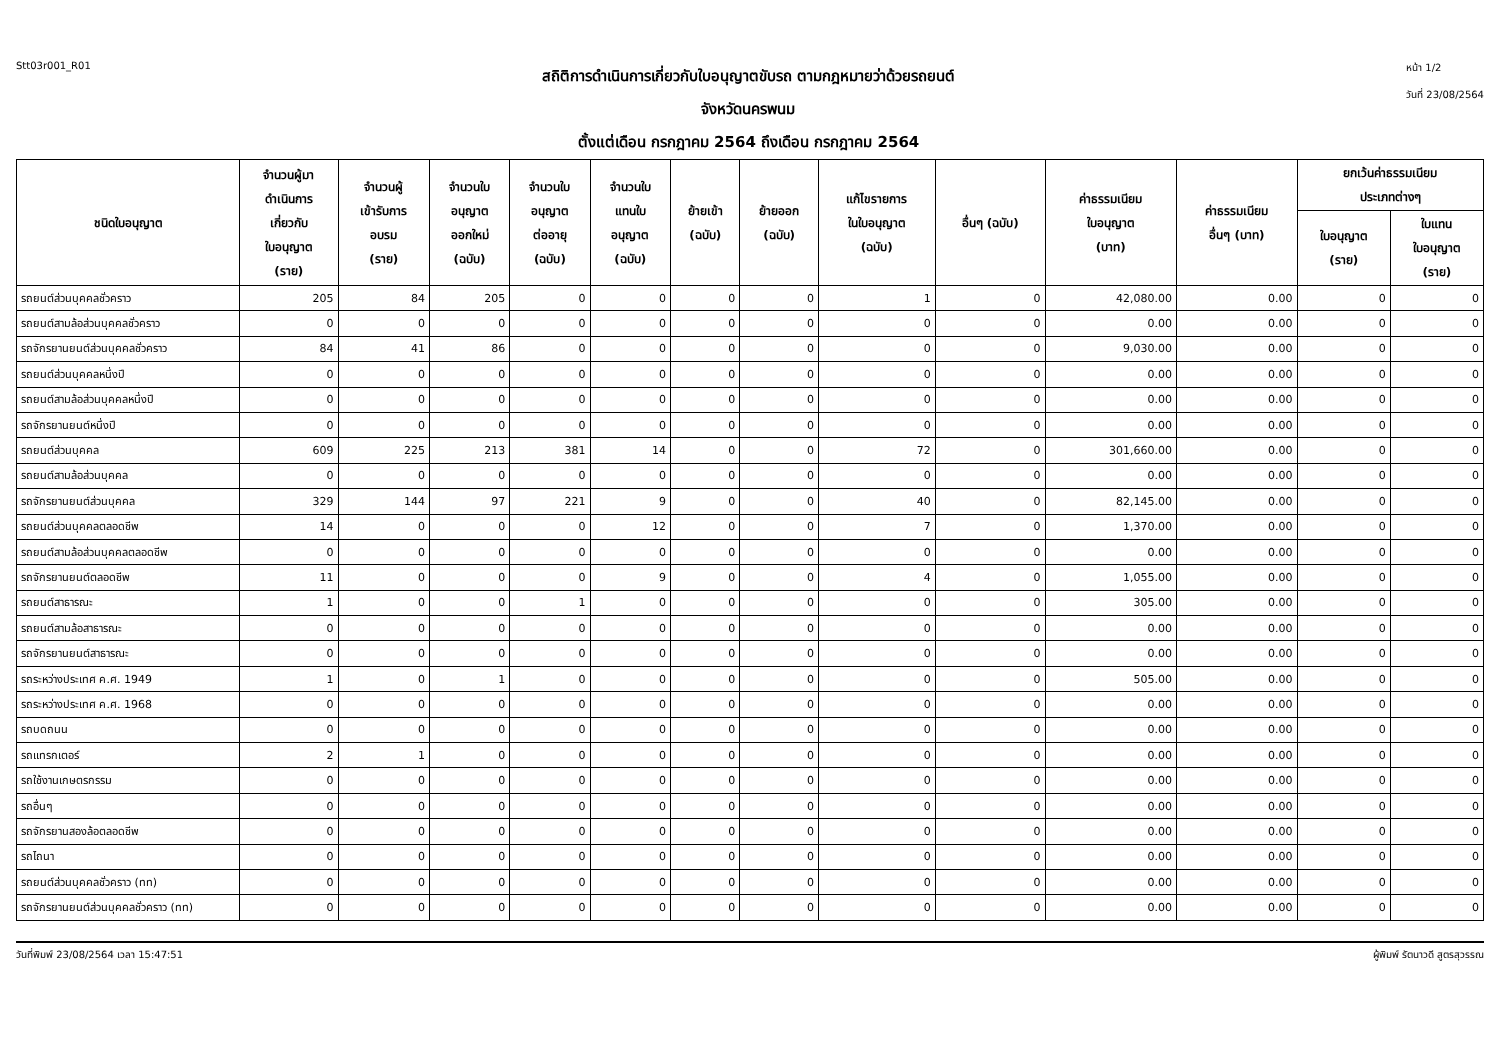Stt03r001_R01
สถิติการดำเนินการเกี่ยวกับใบอนุญาตขับรถ ตามกฎหมายว่าด้วยรถยนต์
จังหวัดนครพนม
ตั้งแต่เดือน กรกฎาคม 2564 ถึงเดือน กรกฎาคม 2564
หน้า 1/2
วันที่ 23/08/2564
| ชนิดใบอนุญาต | จำนวนผู้มา ดำเนินการ เกี่ยวกับ ใบอนุญาต (ราย) | จำนวนผู้ เข้ารับการ อบรม (ราย) | จำนวนใบ อนุญาต ออกใหม่ (ฉบับ) | จำนวนใบ อนุญาต ต่ออายุ (ฉบับ) | จำนวนใบ แทนใบ อนุญาต (ฉบับ) | ย้ายเข้า (ฉบับ) | ย้ายออก (ฉบับ) | แก้ไขรายการ ในใบอนุญาต (ฉบับ) | อื่นๆ (ฉบับ) | ค่าธรรมเนียม ใบอนุญาต (บาท) | ค่าธรรมเนียม อื่นๆ (บาท) | ยกเว้นค่าธรรมเนียม ประเภทต่างๆ | |
| --- | --- | --- | --- | --- | --- | --- | --- | --- | --- | --- | --- | --- | --- |
| | | | | | | | | | | | | ใบอนุญาต (ราย) | ใบแทน ใบอนุญาต (ราย) |
| รถยนต์ส่วนบุคคลชั่วคราว | 205 | 84 | 205 | 0 | 0 | 0 | 0 | 1 | 0 | 42,080.00 | 0.00 | 0 | 0 |
| รถยนต์สามล้อส่วนบุคคลชั่วคราว | 0 | 0 | 0 | 0 | 0 | 0 | 0 | 0 | 0 | 0.00 | 0.00 | 0 | 0 |
| รถจักรยานยนต์ส่วนบุคคลชั่วคราว | 84 | 41 | 86 | 0 | 0 | 0 | 0 | 0 | 0 | 9,030.00 | 0.00 | 0 | 0 |
| รถยนต์ส่วนบุคคลหนึ่งปี | 0 | 0 | 0 | 0 | 0 | 0 | 0 | 0 | 0 | 0.00 | 0.00 | 0 | 0 |
| รถยนต์สามล้อส่วนบุคคลหนึ่งปี | 0 | 0 | 0 | 0 | 0 | 0 | 0 | 0 | 0 | 0.00 | 0.00 | 0 | 0 |
| รถจักรยานยนต์หนึ่งปี | 0 | 0 | 0 | 0 | 0 | 0 | 0 | 0 | 0 | 0.00 | 0.00 | 0 | 0 |
| รถยนต์ส่วนบุคคล | 609 | 225 | 213 | 381 | 14 | 0 | 0 | 72 | 0 | 301,660.00 | 0.00 | 0 | 0 |
| รถยนต์สามล้อส่วนบุคคล | 0 | 0 | 0 | 0 | 0 | 0 | 0 | 0 | 0 | 0.00 | 0.00 | 0 | 0 |
| รถจักรยานยนต์ส่วนบุคคล | 329 | 144 | 97 | 221 | 9 | 0 | 0 | 40 | 0 | 82,145.00 | 0.00 | 0 | 0 |
| รถยนต์ส่วนบุคคลตลอดชีพ | 14 | 0 | 0 | 0 | 12 | 0 | 0 | 7 | 0 | 1,370.00 | 0.00 | 0 | 0 |
| รถยนต์สามล้อส่วนบุคคลตลอดชีพ | 0 | 0 | 0 | 0 | 0 | 0 | 0 | 0 | 0 | 0.00 | 0.00 | 0 | 0 |
| รถจักรยานยนต์ตลอดชีพ | 11 | 0 | 0 | 0 | 9 | 0 | 0 | 4 | 0 | 1,055.00 | 0.00 | 0 | 0 |
| รถยนต์สาธารณะ | 1 | 0 | 0 | 1 | 0 | 0 | 0 | 0 | 0 | 305.00 | 0.00 | 0 | 0 |
| รถยนต์สามล้อสาธารณะ | 0 | 0 | 0 | 0 | 0 | 0 | 0 | 0 | 0 | 0.00 | 0.00 | 0 | 0 |
| รถจักรยานยนต์สาธารณะ | 0 | 0 | 0 | 0 | 0 | 0 | 0 | 0 | 0 | 0.00 | 0.00 | 0 | 0 |
| รถระหว่างประเทศ ค.ศ. 1949 | 1 | 0 | 1 | 0 | 0 | 0 | 0 | 0 | 0 | 505.00 | 0.00 | 0 | 0 |
| รถระหว่างประเทศ ค.ศ. 1968 | 0 | 0 | 0 | 0 | 0 | 0 | 0 | 0 | 0 | 0.00 | 0.00 | 0 | 0 |
| รถบดถนน | 0 | 0 | 0 | 0 | 0 | 0 | 0 | 0 | 0 | 0.00 | 0.00 | 0 | 0 |
| รถแทรกเตอร์ | 2 | 1 | 0 | 0 | 0 | 0 | 0 | 0 | 0 | 0.00 | 0.00 | 0 | 0 |
| รถใช้งานเกษตรกรรม | 0 | 0 | 0 | 0 | 0 | 0 | 0 | 0 | 0 | 0.00 | 0.00 | 0 | 0 |
| รถอื่นๆ | 0 | 0 | 0 | 0 | 0 | 0 | 0 | 0 | 0 | 0.00 | 0.00 | 0 | 0 |
| รถจักรยานสองล้อตลอดชีพ | 0 | 0 | 0 | 0 | 0 | 0 | 0 | 0 | 0 | 0.00 | 0.00 | 0 | 0 |
| รถไถนา | 0 | 0 | 0 | 0 | 0 | 0 | 0 | 0 | 0 | 0.00 | 0.00 | 0 | 0 |
| รถยนต์ส่วนบุคคลชั่วคราว (ทท) | 0 | 0 | 0 | 0 | 0 | 0 | 0 | 0 | 0 | 0.00 | 0.00 | 0 | 0 |
| รถจักรยานยนต์ส่วนบุคคลชั่วคราว (ทท) | 0 | 0 | 0 | 0 | 0 | 0 | 0 | 0 | 0 | 0.00 | 0.00 | 0 | 0 |
วันที่พิมพ์ 23/08/2564 เวลา 15:47:51 ผู้พิมพ์ รัตนาวดี สูตรสุวรรณ